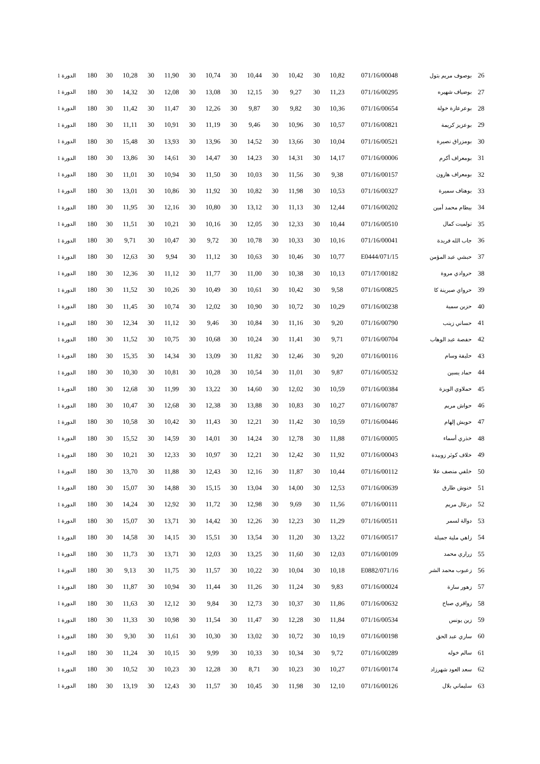| 26 | بوصوف مريم بتول | 071/16/00048 | 10,82 | 30 | 10,42 | 30 | 10,44 | 30 | 10,74 | 30 | 11,90 | 30 | 10,28 | 30 | 180 | الدورة 1 |
| 27 | بوضياف شهيره | 071/16/00295 | 11,23 | 30 | 9,27 | 30 | 12,15 | 30 | 13,08 | 30 | 12,08 | 30 | 14,32 | 30 | 180 | الدورة 1 |
| 28 | بوعرعارة خولة | 071/16/00654 | 10,36 | 30 | 9,82 | 30 | 9,87 | 30 | 12,26 | 30 | 11,47 | 30 | 11,42 | 30 | 180 | الدورة 1 |
| 29 | بوعزيز كريمة | 071/16/00821 | 10,57 | 30 | 10,96 | 30 | 9,46 | 30 | 11,19 | 30 | 10,91 | 30 | 11,11 | 30 | 180 | الدورة 1 |
| 30 | بومزراق نصيرة | 071/16/00521 | 10,04 | 30 | 13,66 | 30 | 14,52 | 30 | 13,96 | 30 | 13,93 | 30 | 15,48 | 30 | 180 | الدورة 1 |
| 31 | بومعراف أكرم | 071/16/00006 | 14,17 | 30 | 14,31 | 30 | 14,23 | 30 | 14,47 | 30 | 14,61 | 30 | 13,86 | 30 | 180 | الدورة 1 |
| 32 | بومعراف هارون | 071/16/00157 | 9,38 | 30 | 11,56 | 30 | 10,03 | 30 | 11,50 | 30 | 10,94 | 30 | 11,01 | 30 | 180 | الدورة 1 |
| 33 | بوهناف سميرة | 071/16/00327 | 10,53 | 30 | 11,98 | 30 | 10,82 | 30 | 11,92 | 30 | 10,86 | 30 | 13,01 | 30 | 180 | الدورة 1 |
| 34 | بيطام محمد أمين | 071/16/00202 | 12,44 | 30 | 11,13 | 30 | 13,12 | 30 | 10,80 | 30 | 12,16 | 30 | 11,95 | 30 | 180 | الدورة 1 |
| 35 | تولميت كمال | 071/16/00510 | 10,44 | 30 | 12,33 | 30 | 12,05 | 30 | 10,16 | 30 | 10,21 | 30 | 11,51 | 30 | 180 | الدورة 1 |
| 36 | جاب الله فريدة | 071/16/00041 | 10,16 | 30 | 10,33 | 30 | 10,78 | 30 | 9,72 | 30 | 10,47 | 30 | 9,71 | 30 | 180 | الدورة 1 |
| 37 | حبشي عبد المؤمن | 071/15/E0444 | 10,77 | 30 | 10,46 | 30 | 10,63 | 30 | 11,12 | 30 | 9,94 | 30 | 12,63 | 30 | 180 | الدورة 1 |
| 38 | حروادي مروة | 071/17/00182 | 10,13 | 30 | 10,38 | 30 | 11,00 | 30 | 11,77 | 30 | 11,12 | 30 | 12,36 | 30 | 180 | الدورة 1 |
| 39 | حرواي صبرينة كا | 071/16/00825 | 9,58 | 30 | 10,42 | 30 | 10,61 | 30 | 10,49 | 30 | 10,26 | 30 | 11,52 | 30 | 180 | الدورة 1 |
| 40 | حزين سمية | 071/16/00238 | 10,29 | 30 | 10,72 | 30 | 10,90 | 30 | 12,02 | 30 | 10,74 | 30 | 11,45 | 30 | 180 | الدورة 1 |
| 41 | حساني زينب | 071/16/00790 | 9,20 | 30 | 11,16 | 30 | 10,84 | 30 | 9,46 | 30 | 11,12 | 30 | 12,34 | 30 | 180 | الدورة 1 |
| 42 | حفصة عبد الوهاب | 071/16/00704 | 9,71 | 30 | 11,41 | 30 | 10,24 | 30 | 10,68 | 30 | 10,75 | 30 | 11,52 | 30 | 180 | الدورة 1 |
| 43 | حليفة وسام | 071/16/00116 | 9,20 | 30 | 12,46 | 30 | 11,82 | 30 | 13,09 | 30 | 14,34 | 30 | 15,35 | 30 | 180 | الدورة 1 |
| 44 | حماد يسين | 071/16/00532 | 9,87 | 30 | 11,01 | 30 | 10,54 | 30 | 10,28 | 30 | 10,81 | 30 | 10,30 | 30 | 180 | الدورة 1 |
| 45 | حملاوي الويزة | 071/16/00384 | 10,59 | 30 | 12,02 | 30 | 14,60 | 30 | 13,22 | 30 | 11,99 | 30 | 12,68 | 30 | 180 | الدورة 1 |
| 46 | حواش مريم | 071/16/00787 | 10,27 | 30 | 10,83 | 30 | 13,88 | 30 | 12,38 | 30 | 12,68 | 30 | 10,47 | 30 | 180 | الدورة 1 |
| 47 | حويش إلهام | 071/16/00446 | 10,59 | 30 | 11,42 | 30 | 12,21 | 30 | 11,43 | 30 | 10,42 | 30 | 10,58 | 30 | 180 | الدورة 1 |
| 48 | خذري أسماء | 071/16/00005 | 11,88 | 30 | 12,78 | 30 | 14,24 | 30 | 14,01 | 30 | 14,59 | 30 | 15,52 | 30 | 180 | الدورة 1 |
| 49 | خلاف كوثر زوبيدة | 071/16/00043 | 11,92 | 30 | 12,42 | 30 | 12,21 | 30 | 10,97 | 30 | 12,33 | 30 | 10,21 | 30 | 180 | الدورة 1 |
| 50 | خلفي منصف علا | 071/16/00112 | 10,44 | 30 | 11,87 | 30 | 12,16 | 30 | 12,43 | 30 | 11,88 | 30 | 13,70 | 30 | 180 | الدورة 1 |
| 51 | خنوش طارق | 071/16/00639 | 12,53 | 30 | 14,00 | 30 | 13,04 | 30 | 15,15 | 30 | 14,88 | 30 | 15,07 | 30 | 180 | الدورة 1 |
| 52 | درغال مريم | 071/16/00111 | 11,56 | 30 | 9,69 | 30 | 12,98 | 30 | 11,72 | 30 | 12,92 | 30 | 14,24 | 30 | 180 | الدورة 1 |
| 53 | دوالة لسمر | 071/16/00511 | 11,29 | 30 | 12,23 | 30 | 12,26 | 30 | 14,42 | 30 | 13,71 | 30 | 15,07 | 30 | 180 | الدورة 1 |
| 54 | زاهي ملية جميلة | 071/16/00517 | 13,22 | 30 | 11,20 | 30 | 13,54 | 30 | 15,51 | 30 | 14,15 | 30 | 14,58 | 30 | 180 | الدورة 1 |
| 55 | زراري محمد | 071/16/00109 | 12,03 | 30 | 11,60 | 30 | 13,25 | 30 | 12,03 | 30 | 13,71 | 30 | 11,73 | 30 | 180 | الدورة 1 |
| 56 | زعبوب محمد الشر | 071/16/E0882 | 10,18 | 30 | 10,04 | 30 | 10,22 | 30 | 11,57 | 30 | 11,75 | 30 | 9,13 | 30 | 180 | الدورة 1 |
| 57 | زهور سارة | 071/16/00024 | 9,83 | 30 | 11,24 | 30 | 11,26 | 30 | 11,44 | 30 | 10,94 | 30 | 11,87 | 30 | 180 | الدورة 1 |
| 58 | زواقري صباح | 071/16/00632 | 11,86 | 30 | 10,37 | 30 | 12,73 | 30 | 9,84 | 30 | 12,12 | 30 | 11,63 | 30 | 180 | الدورة 1 |
| 59 | زين يونس | 071/16/00534 | 11,84 | 30 | 12,28 | 30 | 11,47 | 30 | 11,54 | 30 | 10,98 | 30 | 11,33 | 30 | 180 | الدورة 1 |
| 60 | ساري عبد الحق | 071/16/00198 | 10,19 | 30 | 10,72 | 30 | 13,02 | 30 | 10,30 | 30 | 11,61 | 30 | 9,30 | 30 | 180 | الدورة 1 |
| 61 | سالم خوله | 071/16/00289 | 9,72 | 30 | 10,34 | 30 | 10,33 | 30 | 9,99 | 30 | 10,15 | 30 | 11,24 | 30 | 180 | الدورة 1 |
| 62 | سعد العود شهرزاد | 071/16/00174 | 10,27 | 30 | 10,23 | 30 | 8,71 | 30 | 12,28 | 30 | 10,23 | 30 | 10,52 | 30 | 180 | الدورة 1 |
| 63 | سليماني بلال | 071/16/00126 | 12,10 | 30 | 11,98 | 30 | 10,45 | 30 | 11,57 | 30 | 12,43 | 30 | 13,19 | 30 | 180 | الدورة 1 |